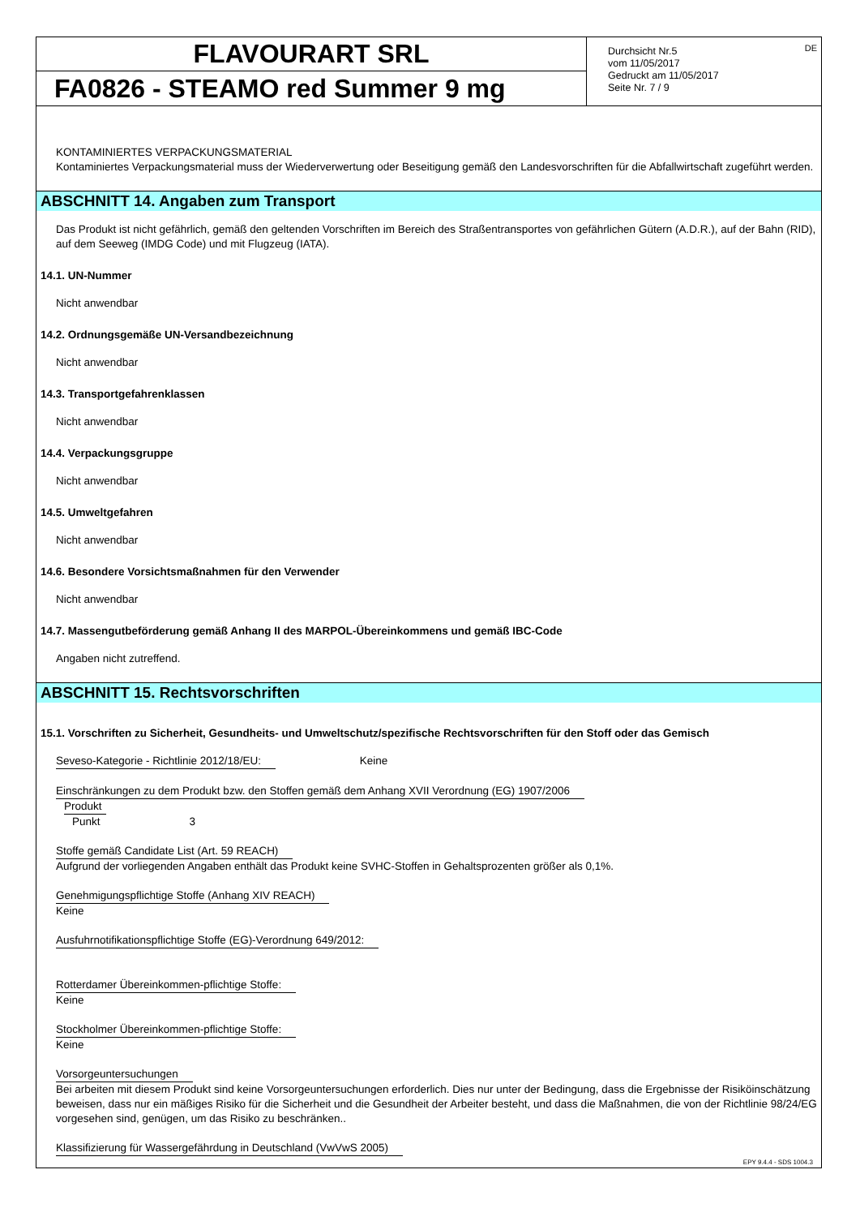FLAVOURART SRL
FA0826 - STEAMO red Summer 9 mg
Durchsicht Nr.5
vom 11/05/2017
Gedruckt am 11/05/2017
Seite Nr. 7 / 9
DE
KONTAMINIERTES VERPACKUNGSMATERIAL
Kontaminiertes Verpackungsmaterial muss der Wiederverwertung oder Beseitigung gemäß den Landesvorschriften für die Abfallwirtschaft zugeführt werden.
ABSCHNITT 14. Angaben zum Transport
Das Produkt ist nicht gefährlich, gemäß den geltenden Vorschriften im Bereich des Straßentransportes von gefährlichen Gütern (A.D.R.), auf der Bahn (RID), auf dem Seeweg (IMDG Code) und mit Flugzeug (IATA).
14.1. UN-Nummer
Nicht anwendbar
14.2. Ordnungsgemäße UN-Versandbezeichnung
Nicht anwendbar
14.3. Transportgefahrenklassen
Nicht anwendbar
14.4. Verpackungsgruppe
Nicht anwendbar
14.5. Umweltgefahren
Nicht anwendbar
14.6. Besondere Vorsichtsmaßnahmen für den Verwender
Nicht anwendbar
14.7. Massengutbeförderung gemäß Anhang II des MARPOL-Übereinkommens und gemäß IBC-Code
Angaben nicht zutreffend.
ABSCHNITT 15. Rechtsvorschriften
15.1. Vorschriften zu Sicherheit, Gesundheits- und Umweltschutz/spezifische Rechtsvorschriften für den Stoff oder das Gemisch
Seveso-Kategorie - Richtlinie 2012/18/EU: Keine
Einschränkungen zu dem Produkt bzw. den Stoffen gemäß dem Anhang XVII Verordnung (EG) 1907/2006
Produkt
Punkt 3
Stoffe gemäß Candidate List (Art. 59 REACH)
Aufgrund der vorliegenden Angaben enthält das Produkt keine SVHC-Stoffen in Gehaltsprozenten größer als 0,1%.
Genehmigungspflichtige Stoffe (Anhang XIV REACH)
Keine
Ausfuhrnotifikationspflichtige Stoffe (EG)-Verordnung 649/2012:
Rotterdamer Übereinkommen-pflichtige Stoffe:
Keine
Stockholmer Übereinkommen-pflichtige Stoffe:
Keine
Vorsorgeuntersuchungen
Bei arbeiten mit diesem Produkt sind keine Vorsorgeuntersuchungen erforderlich. Dies nur unter der Bedingung, dass die Ergebnisse der Risiköinschätzung beweisen, dass nur ein mäßiges Risiko für die Sicherheit und die Gesundheit der Arbeiter besteht, und dass die Maßnahmen, die von der Richtlinie 98/24/EG vorgesehen sind, genügen, um das Risiko zu beschränken..
Klassifizierung für Wassergefährdung in Deutschland (VwVwS 2005)
EPY 9.4.4 - SDS 1004.3